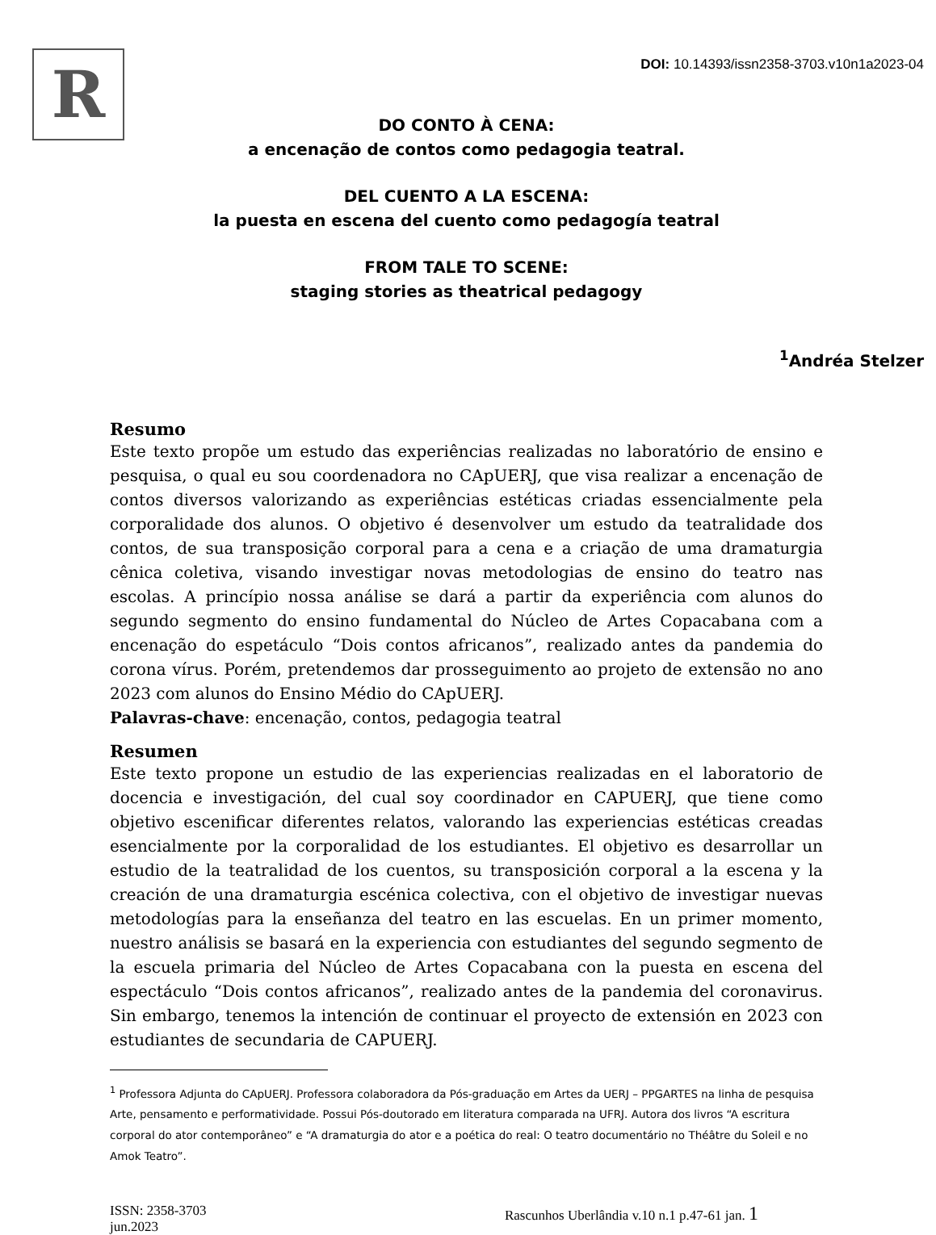R
DOI: 10.14393/issn2358-3703.v10n1a2023-04
DO CONTO À CENA:
a encenação de contos como pedagogia teatral.
DEL CUENTO A LA ESCENA:
la puesta en escena del cuento como pedagogía teatral
FROM TALE TO SCENE:
staging stories as theatrical pedagogy
<sup>1</sup> Andréa Stelzer
Resumo
Este texto propõe um estudo das experiências realizadas no laboratório de ensino e pesquisa, o qual eu sou coordenadora no CApUERJ, que visa realizar a encenação de contos diversos valorizando as experiências estéticas criadas essencialmente pela corporalidade dos alunos. O objetivo é desenvolver um estudo da teatralidade dos contos, de sua transposição corporal para a cena e a criação de uma dramaturgia cênica coletiva, visando investigar novas metodologias de ensino do teatro nas escolas. A princípio nossa análise se dará a partir da experiência com alunos do segundo segmento do ensino fundamental do Núcleo de Artes Copacabana com a encenação do espetáculo “Dois contos africanos”, realizado antes da pandemia do corona vírus. Porém, pretendemos dar prosseguimento ao projeto de extensão no ano 2023 com alunos do Ensino Médio do CApUERJ.
Palavras-chave: encenação, contos, pedagogia teatral
Resumen
Este texto propone un estudio de las experiencias realizadas en el laboratorio de docencia e investigación, del cual soy coordinador en CAPUERJ, que tiene como objetivo escenificar diferentes relatos, valorando las experiencias estéticas creadas esencialmente por la corporalidad de los estudiantes. El objetivo es desarrollar un estudio de la teatralidad de los cuentos, su transposición corporal a la escena y la creación de una dramaturgia escénica colectiva, con el objetivo de investigar nuevas metodologías para la enseñanza del teatro en las escuelas. En un primer momento, nuestro análisis se basará en la experiencia con estudiantes del segundo segmento de la escuela primaria del Núcleo de Artes Copacabana con la puesta en escena del espectáculo “Dois contos africanos”, realizado antes de la pandemia del coronavirus. Sin embargo, tenemos la intención de continuar el proyecto de extensión en 2023 con estudiantes de secundaria de CAPUERJ.
<sup>1</sup> Professora Adjunta do CApUERJ. Professora colaboradora da Pós-graduação em Artes da UERJ – PPGARTES na linha de pesquisa Arte, pensamento e performatividade. Possui Pós-doutorado em literatura comparada na UFRJ. Autora dos livros “A escritura corporal do ator contemporâneo” e “A dramaturgia do ator e a poética do real: O teatro documentário no Théâtre du Soleil e no Amok Teatro”.
ISSN: 2358-3703
jun.2023 Rascunhos Uberlândia v.10 n.1 p.47-61 jan. 1